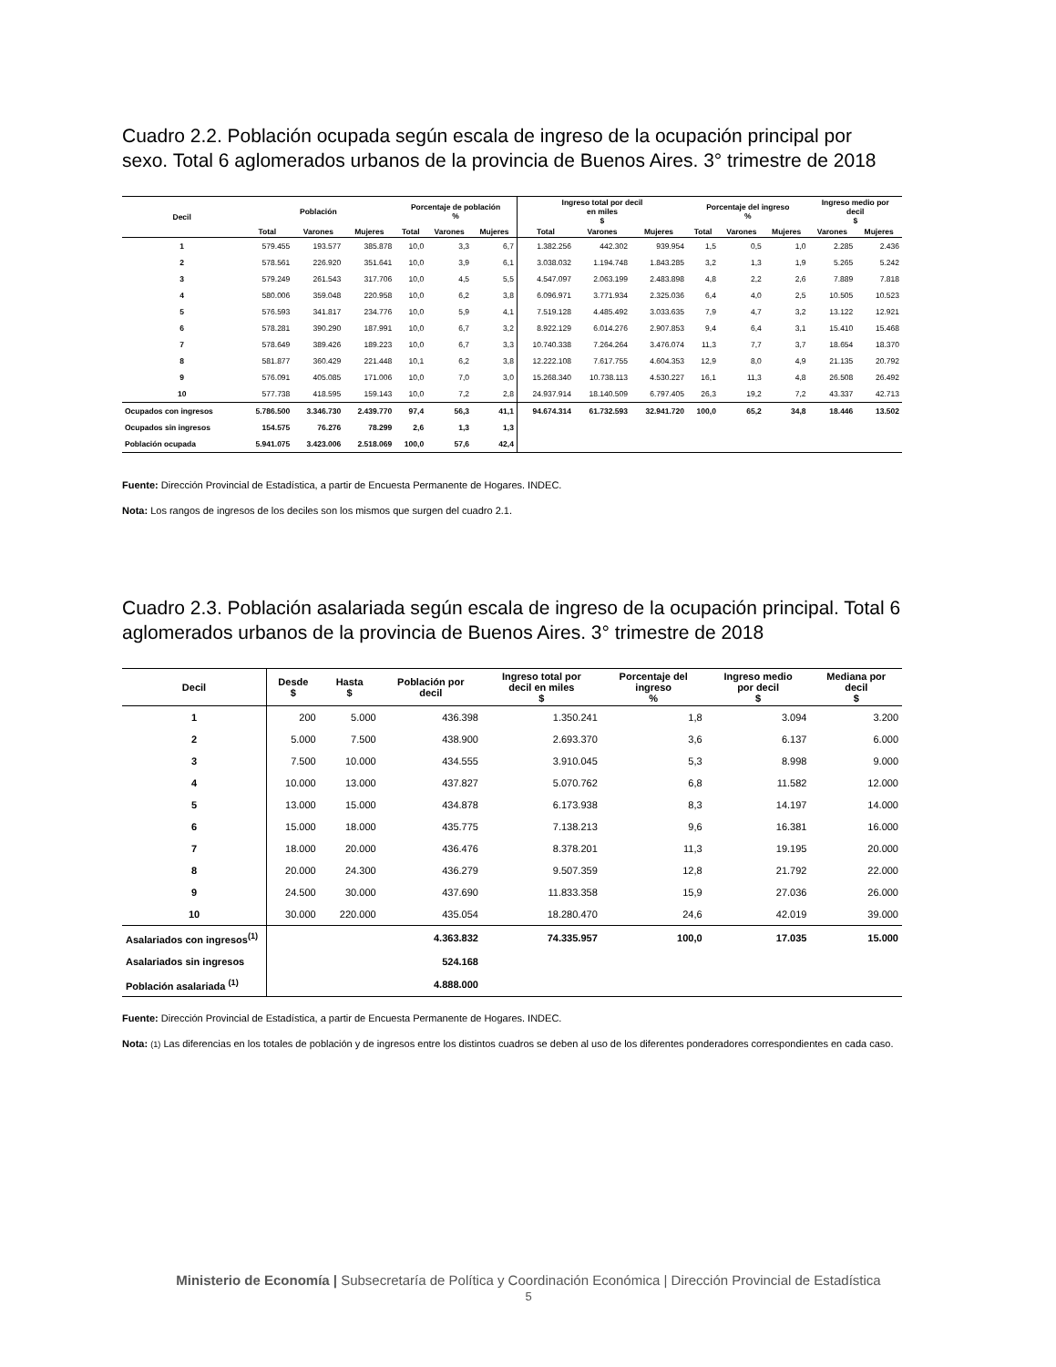Cuadro 2.2. Población ocupada según escala de ingreso de la ocupación principal por sexo. Total 6 aglomerados urbanos de la provincia de Buenos Aires. 3° trimestre de 2018
| Decil | Población | | | Porcentaje de población % | | | Ingreso total por decil en miles $ | | | Porcentaje del ingreso % | | | Ingreso medio por decil $ | |
| --- | --- | --- | --- | --- | --- | --- | --- | --- | --- | --- | --- | --- | --- | --- |
| | Total | Varones | Mujeres | Total | Varones | Mujeres | Total | Varones | Mujeres | Total | Varones | Mujeres | Varones | Mujeres |
| 1 | 579.455 | 193.577 | 385.878 | 10,0 | 3,3 | 6,7 | 1.382.256 | 442.302 | 939.954 | 1,5 | 0,5 | 1,0 | 2.285 | 2.436 |
| 2 | 578.561 | 226.920 | 351.641 | 10,0 | 3,9 | 6,1 | 3.038.032 | 1.194.748 | 1.843.285 | 3,2 | 1,3 | 1,9 | 5.265 | 5.242 |
| 3 | 579.249 | 261.543 | 317.706 | 10,0 | 4,5 | 5,5 | 4.547.097 | 2.063.199 | 2.483.898 | 4,8 | 2,2 | 2,6 | 7.889 | 7.818 |
| 4 | 580.006 | 359.048 | 220.958 | 10,0 | 6,2 | 3,8 | 6.096.971 | 3.771.934 | 2.325.036 | 6,4 | 4,0 | 2,5 | 10.505 | 10.523 |
| 5 | 576.593 | 341.817 | 234.776 | 10,0 | 5,9 | 4,1 | 7.519.128 | 4.485.492 | 3.033.635 | 7,9 | 4,7 | 3,2 | 13.122 | 12.921 |
| 6 | 578.281 | 390.290 | 187.991 | 10,0 | 6,7 | 3,2 | 8.922.129 | 6.014.276 | 2.907.853 | 9,4 | 6,4 | 3,1 | 15.410 | 15.468 |
| 7 | 578.649 | 389.426 | 189.223 | 10,0 | 6,7 | 3,3 | 10.740.338 | 7.264.264 | 3.476.074 | 11,3 | 7,7 | 3,7 | 18.654 | 18.370 |
| 8 | 581.877 | 360.429 | 221.448 | 10,1 | 6,2 | 3,8 | 12.222.108 | 7.617.755 | 4.604.353 | 12,9 | 8,0 | 4,9 | 21.135 | 20.792 |
| 9 | 576.091 | 405.085 | 171.006 | 10,0 | 7,0 | 3,0 | 15.268.340 | 10.738.113 | 4.530.227 | 16,1 | 11,3 | 4,8 | 26.508 | 26.492 |
| 10 | 577.738 | 418.595 | 159.143 | 10,0 | 7,2 | 2,8 | 24.937.914 | 18.140.509 | 6.797.405 | 26,3 | 19,2 | 7,2 | 43.337 | 42.713 |
| Ocupados con ingresos | 5.786.500 | 3.346.730 | 2.439.770 | 97,4 | 56,3 | 41,1 | 94.674.314 | 61.732.593 | 32.941.720 | 100,0 | 65,2 | 34,8 | 18.446 | 13.502 |
| Ocupados sin ingresos | 154.575 | 76.276 | 78.299 | 2,6 | 1,3 | 1,3 | | | | | | | | |
| Población ocupada | 5.941.075 | 3.423.006 | 2.518.069 | 100,0 | 57,6 | 42,4 | | | | | | | | |
Fuente: Dirección Provincial de Estadística, a partir de Encuesta Permanente de Hogares. INDEC.
Nota: Los rangos de ingresos de los deciles son los mismos que surgen del cuadro 2.1.
Cuadro 2.3. Población asalariada según escala de ingreso de la ocupación principal. Total 6 aglomerados urbanos de la provincia de Buenos Aires. 3° trimestre de 2018
| Decil | Desde $ | Hasta $ | Población por decil | Ingreso total por decil en miles $ | Porcentaje del ingreso % | Ingreso medio por decil $ | Mediana por decil $ |
| --- | --- | --- | --- | --- | --- | --- | --- |
| 1 | 200 | 5.000 | 436.398 | 1.350.241 | 1,8 | 3.094 | 3.200 |
| 2 | 5.000 | 7.500 | 438.900 | 2.693.370 | 3,6 | 6.137 | 6.000 |
| 3 | 7.500 | 10.000 | 434.555 | 3.910.045 | 5,3 | 8.998 | 9.000 |
| 4 | 10.000 | 13.000 | 437.827 | 5.070.762 | 6,8 | 11.582 | 12.000 |
| 5 | 13.000 | 15.000 | 434.878 | 6.173.938 | 8,3 | 14.197 | 14.000 |
| 6 | 15.000 | 18.000 | 435.775 | 7.138.213 | 9,6 | 16.381 | 16.000 |
| 7 | 18.000 | 20.000 | 436.476 | 8.378.201 | 11,3 | 19.195 | 20.000 |
| 8 | 20.000 | 24.300 | 436.279 | 9.507.359 | 12,8 | 21.792 | 22.000 |
| 9 | 24.500 | 30.000 | 437.690 | 11.833.358 | 15,9 | 27.036 | 26.000 |
| 10 | 30.000 | 220.000 | 435.054 | 18.280.470 | 24,6 | 42.019 | 39.000 |
| Asalariados con ingresos<sup>(1)</sup> | | | 4.363.832 | 74.335.957 | 100,0 | 17.035 | 15.000 |
| Asalariados sin ingresos | | | 524.168 | | | | |
| Población asalariada <sup>(1)</sup> | | | 4.888.000 | | | | |
Fuente: Dirección Provincial de Estadística, a partir de Encuesta Permanente de Hogares. INDEC.
Nota: (1) Las diferencias en los totales de población y de ingresos entre los distintos cuadros se deben al uso de los diferentes ponderadores correspondientes en cada caso.
Ministerio de Economía | Subsecretaría de Política y Coordinación Económica | Dirección Provincial de Estadística
5